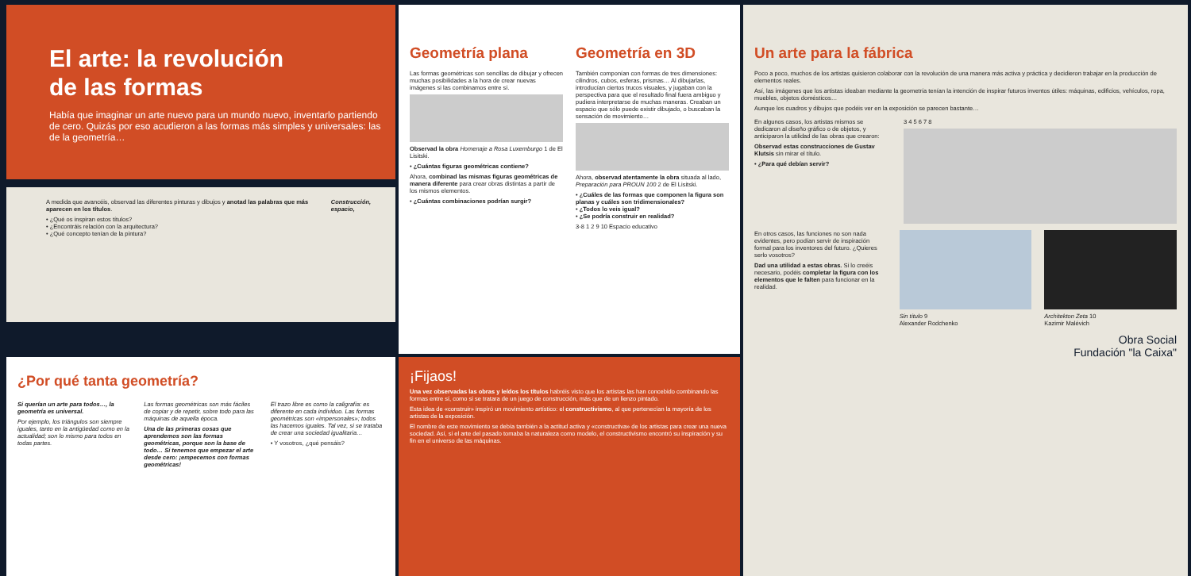El arte: la revolución
de las formas
Había que imaginar un arte nuevo para un mundo nuevo, inventarlo partiendo de cero. Quizás por eso acudieron a las formas más simples y universales: las de la geometría…
A medida que avancéis, observad las diferentes pinturas y dibujos y anotad las palabras que más aparecen en los títulos.
• ¿Qué os inspiran estos títulos?
• ¿Encontráis relación con la arquitectura?
• ¿Qué concepto tenían de la pintura?
Construcción, espacio,
Geometría plana
Las formas geométricas son sencillas de dibujar y ofrecen muchas posibilidades a la hora de crear nuevas imágenes si las combinamos entre sí.
Observad la obra Homenaje a Rosa Luxemburgo 1 de El Lisitski.
• ¿Cuántas figuras geométricas contiene?
Ahora, combinad las mismas figuras geométricas de manera diferente para crear obras distintas a partir de los mismos elementos.
• ¿Cuántas combinaciones podrían surgir?
Geometría en 3D
También componían con formas de tres dimensiones: cilindros, cubos, esferas, prismas… Al dibujarlas, introducían ciertos trucos visuales, y jugaban con la perspectiva para que el resultado final fuera ambiguo y pudiera interpretarse de muchas maneras. Creaban un espacio que sólo puede existir dibujado, o buscaban la sensación de movimiento…
Ahora, observad atentamente la obra situada al lado, Preparación para PROUN 100 2 de El Lisitski.
• ¿Cuáles de las formas que componen la figura son planas y cuáles son tridimensionales?
• ¿Todos lo veis igual?
• ¿Se podría construir en realidad?
3-8 1 2 9 10 Espacio educativo
Un arte para la fábrica
Poco a poco, muchos de los artistas quisieron colaborar con la revolución de una manera más activa y práctica y decidieron trabajar en la producción de elementos reales.
Así, las imágenes que los artistas ideaban mediante la geometría tenían la intención de inspirar futuros inventos útiles: máquinas, edificios, vehículos, ropa, muebles, objetos domésticos…
Aunque los cuadros y dibujos que podéis ver en la exposición se parecen bastante…
En algunos casos, los artistas mismos se dedicaron al diseño gráfico o de objetos, y anticiparon la utilidad de las obras que crearon:
Observad estas construcciones de Gustav Klutsis sin mirar el título.
• ¿Para qué debían servir?
3 4 5 6 7 8
En otros casos, las funciones no son nada evidentes, pero podían servir de inspiración formal para los inventores del futuro. ¿Quieres serlo vosotros?
Dad una utilidad a estas obras. Si lo creéis necesario, podéis completar la figura con los elementos que le falten para funcionar en la realidad.
Sin título 9
Alexander Rodchenko
Architekton Zeta 10
Kazimir Malévich
Obra Social
Fundación "la Caixa"
¿Por qué tanta geometría?
Si querían un arte para todos…, la geometría es universal.
Por ejemplo, los triángulos son siempre iguales, tanto en la antigüedad como en la actualidad; son lo mismo para todos en todas partes.
Las formas geométricas son más fáciles de copiar y de repetir, sobre todo para las máquinas de aquella época.
Una de las primeras cosas que aprendemos son las formas geométricas, porque son la base de todo… Si tenemos que empezar el arte desde cero: ¡empecemos con formas geométricas!
El trazo libre es como la caligrafía: es diferente en cada individuo. Las formas geométricas son «impersonales»; todos las hacemos iguales. Tal vez, si se trataba de crear una sociedad igualitaria…
• Y vosotros, ¿qué pensáis?
¡Fijaos!
Una vez observadas las obras y leídos los títulos habréis visto que los artistas las han concebido combinando las formas entre sí, como si se tratara de un juego de construcción, más que de un lienzo pintado.
Esta idea de «construir» inspiró un movimiento artístico: el constructivismo, al que pertenecían la mayoría de los artistas de la exposición.
El nombre de este movimiento se debía también a la actitud activa y «constructiva» de los artistas para crear una nueva sociedad. Así, si el arte del pasado tomaba la naturaleza como modelo, el constructivismo encontró su inspiración y su fin en el universo de las máquinas.